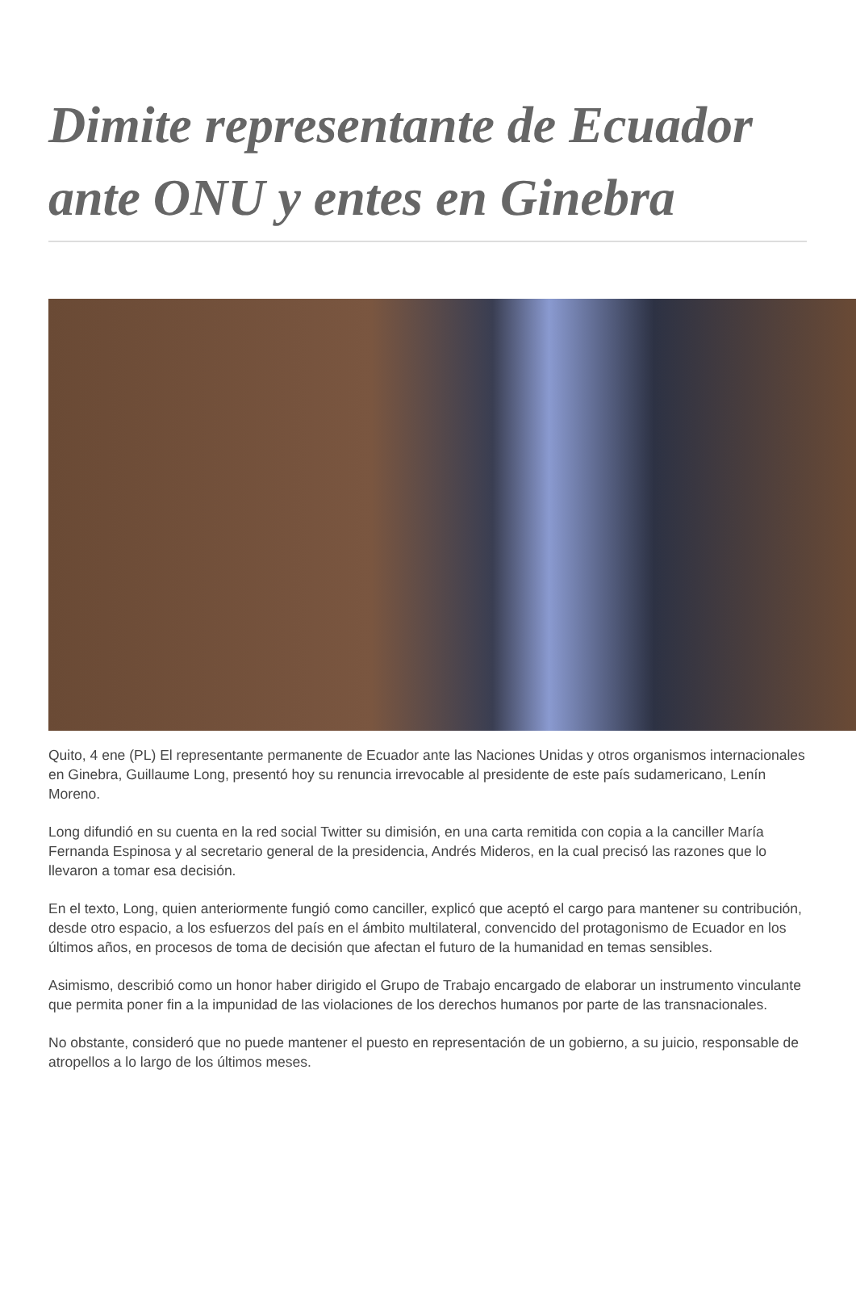Dimite representante de Ecuador ante ONU y entes en Ginebra
Quito, 4 ene (PL) El representante permanente de Ecuador ante las Naciones Unidas y otros organismos internacionales en Ginebra, Guillaume Long, presentó hoy su renuncia irrevocable al presidente de este país sudamericano, Lenín Moreno.
Long difundió en su cuenta en la red social Twitter su dimisión, en una carta remitida con copia a la canciller María Fernanda Espinosa y al secretario general de la presidencia, Andrés Mideros, en la cual precisó las razones que lo llevaron a tomar esa decisión.
En el texto, Long, quien anteriormente fungió como canciller, explicó que aceptó el cargo para mantener su contribución, desde otro espacio, a los esfuerzos del país en el ámbito multilateral, convencido del protagonismo de Ecuador en los últimos años, en procesos de toma de decisión que afectan el futuro de la humanidad en temas sensibles.
Asimismo, describió como un honor haber dirigido el Grupo de Trabajo encargado de elaborar un instrumento vinculante que permita poner fin a la impunidad de las violaciones de los derechos humanos por parte de las transnacionales.
No obstante, consideró que no puede mantener el puesto en representación de un gobierno, a su juicio, responsable de atropellos a lo largo de los últimos meses.